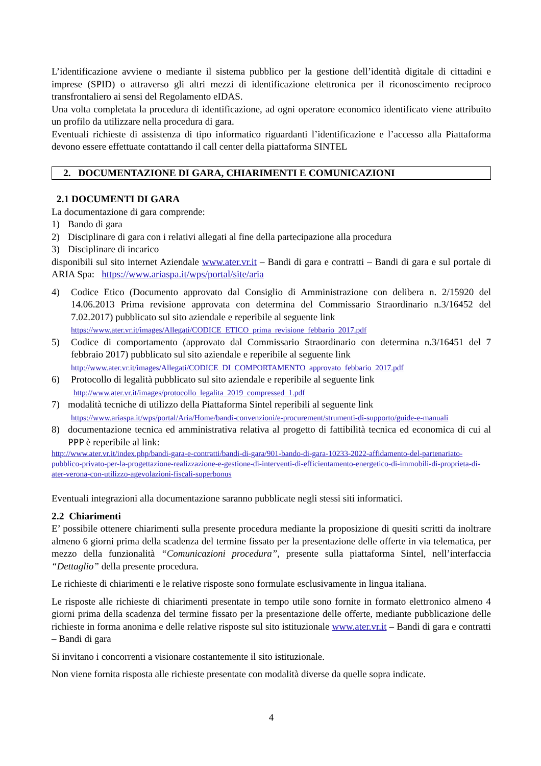L’identificazione avviene o mediante il sistema pubblico per la gestione dell’identità digitale di cittadini e imprese (SPID) o attraverso gli altri mezzi di identificazione elettronica per il riconoscimento reciproco transfrontaliero ai sensi del Regolamento eIDAS.
Una volta completata la procedura di identificazione, ad ogni operatore economico identificato viene attribuito un profilo da utilizzare nella procedura di gara.
Eventuali richieste di assistenza di tipo informatico riguardanti l’identificazione e l’accesso alla Piattaforma devono essere effettuate contattando il call center della piattaforma SINTEL
2. DOCUMENTAZIONE DI GARA, CHIARIMENTI E COMUNICAZIONI
2.1 DOCUMENTI DI GARA
La documentazione di gara comprende:
1) Bando di gara
2) Disciplinare di gara con i relativi allegati al fine della partecipazione alla procedura
3) Disciplinare di incarico
disponibili sul sito internet Aziendale www.ater.vr.it – Bandi di gara e contratti – Bandi di gara e sul portale di ARIA Spa: https://www.ariaspa.it/wps/portal/site/aria
4) Codice Etico (Documento approvato dal Consiglio di Amministrazione con delibera n. 2/15920 del 14.06.2013 Prima revisione approvata con determina del Commissario Straordinario n.3/16452 del 7.02.2017) pubblicato sul sito aziendale e reperibile al seguente link
https://www.ater.vr.it/images/Allegati/CODICE_ETICO_prima_revisione_febbario_2017.pdf
5) Codice di comportamento (approvato dal Commissario Straordinario con determina n.3/16451 del 7 febbraio 2017) pubblicato sul sito aziendale e reperibile al seguente link
http://www.ater.vr.it/images/Allegati/CODICE_DI_COMPORTAMENTO_approvato_febbario_2017.pdf
6) Protocollo di legalità pubblicato sul sito aziendale e reperibile al seguente link
http://www.ater.vr.it/images/protocollo_legalita_2019_compressed_1.pdf
7) modalità tecniche di utilizzo della Piattaforma Sintel reperibili al seguente link
https://www.ariaspa.it/wps/portal/Aria/Home/bandi-convenzioni/e-procurement/strumenti-di-supporto/guide-e-manuali
8) documentazione tecnica ed amministrativa relativa al progetto di fattibilità tecnica ed economica di cui al PPP è reperibile al link:
http://www.ater.vr.it/index.php/bandi-gara-e-contratti/bandi-di-gara/901-bando-di-gara-10233-2022-affidamento-del-partenariato-pubblico-privato-per-la-progettazione-realizzazione-e-gestione-di-interventi-di-efficientamento-energetico-di-immobili-di-proprieta-di-ater-verona-con-utilizzo-agevolazioni-fiscali-superbonus
Eventuali integrazioni alla documentazione saranno pubblicate negli stessi siti informatici.
2.2 Chiarimenti
E’ possibile ottenere chiarimenti sulla presente procedura mediante la proposizione di quesiti scritti da inoltrare almeno 6 giorni prima della scadenza del termine fissato per la presentazione delle offerte in via telematica, per mezzo della funzionalità “Comunicazioni procedura”, presente sulla piattaforma Sintel, nell’interfaccia “Dettaglio” della presente procedura.
Le richieste di chiarimenti e le relative risposte sono formulate esclusivamente in lingua italiana.
Le risposte alle richieste di chiarimenti presentate in tempo utile sono fornite in formato elettronico almeno 4 giorni prima della scadenza del termine fissato per la presentazione delle offerte, mediante pubblicazione delle richieste in forma anonima e delle relative risposte sul sito istituzionale www.ater.vr.it – Bandi di gara e contratti – Bandi di gara
Si invitano i concorrenti a visionare costantemente il sito istituzionale.
Non viene fornita risposta alle richieste presentate con modalità diverse da quelle sopra indicate.
4